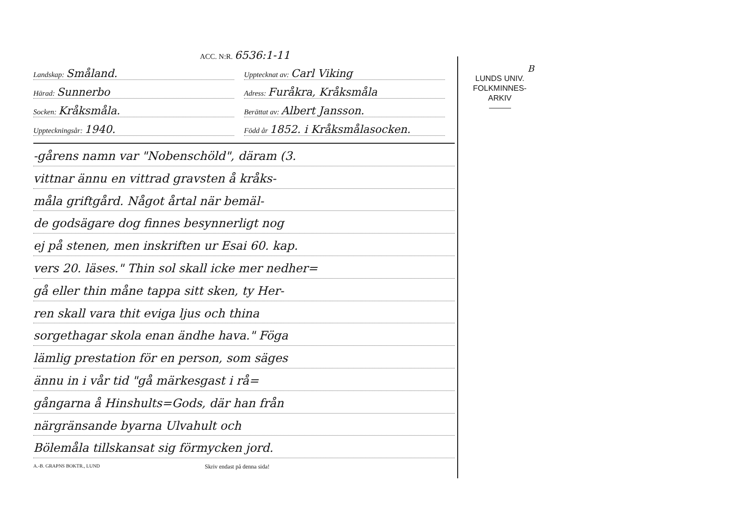ACC. N:R. 6536:1-11
Landskap: Småland.
Upptecknat av: Carl Viking
Härad: Sunnerbo
Adress: Furåkra, Kråksmåla
Socken: Kråksmåla.
Berättat av: Albert Jansson.
Uppteckningsår: 1940.
Född år 1852. i Kråksmålasocken.
-gårens namn var "Nobenschöld", däram (3.
vittnar ännu en vittrad gravsten å kråks-
måla griftgård. Något årtal när bemäl-
de godsägare dog finnes besynnerligt nog
ej på stenen, men inskriften ur Esai 60. kap.
vers 20. läses." Thin sol skall icke mer nedher=
gå eller thin måne tappa sitt sken, ty Her-
ren skall vara thit eviga ljus och thina
sorgethagar skola enan ändhe hava." Föga
lämlig prestation för en person, som säges
ännu in i vår tid "gå märkesgast i rå=
gångarna å Hinshults=Gods, där han från
närgränsande byarna Ulvahult och
Bölemåla tillskansat sig förmycken jord.
A.-B. GRAPNS BOKTR., LUND Skriv endast på denna sida!
B
LUNDS UNIV.
FOLKMINNES-
ARKIV